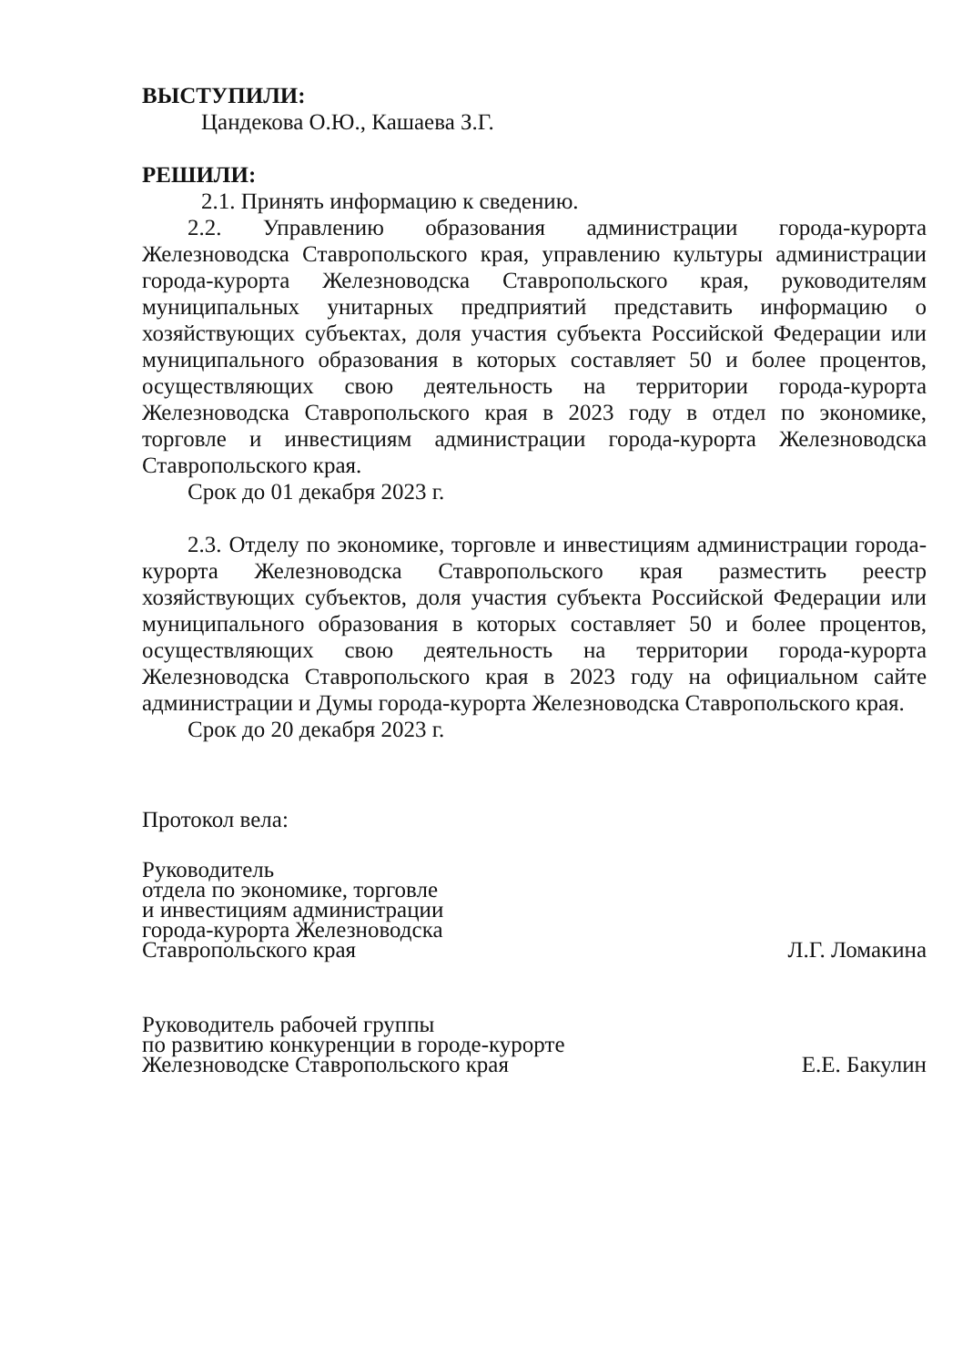ВЫСТУПИЛИ:
Цандекова О.Ю., Кашаева З.Г.
РЕШИЛИ:
2.1. Принять информацию к сведению.
2.2. Управлению образования администрации города-курорта Железноводска Ставропольского края, управлению культуры администрации города-курорта Железноводска Ставропольского края, руководителям муниципальных унитарных предприятий представить информацию о хозяйствующих субъектах, доля участия субъекта Российской Федерации или муниципального образования в которых составляет 50 и более процентов, осуществляющих свою деятельность на территории города-курорта Железноводска Ставропольского края в 2023 году в отдел по экономике, торговле и инвестициям администрации города-курорта Железноводска Ставропольского края.
Срок до 01 декабря 2023 г.
2.3. Отделу по экономике, торговле и инвестициям администрации города-курорта Железноводска Ставропольского края разместить реестр хозяйствующих субъектов, доля участия субъекта Российской Федерации или муниципального образования в которых составляет 50 и более процентов, осуществляющих свою деятельность на территории города-курорта Железноводска Ставропольского края в 2023 году на официальном сайте администрации и Думы города-курорта Железноводска Ставропольского края.
Срок до 20 декабря 2023 г.
Протокол вела:
Руководитель
отдела по экономике, торговле
и инвестициям администрации
города-курорта Железноводска
Ставропольского края
Л.Г. Ломакина
Руководитель рабочей группы
по развитию конкуренции в городе-курорте
Железноводске Ставропольского края
Е.Е. Бакулин